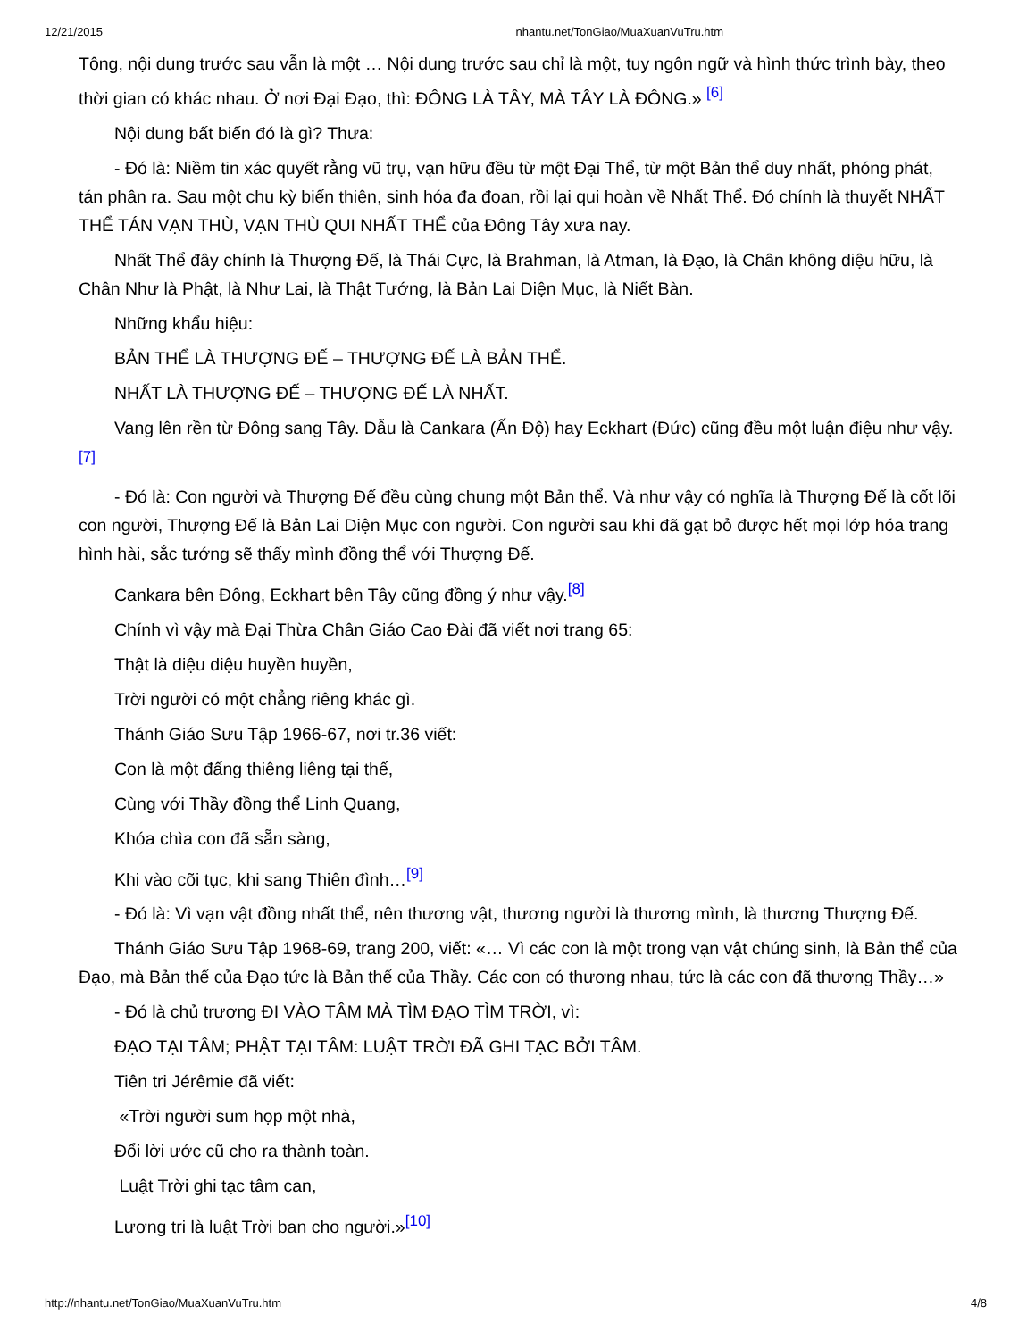12/21/2015 nhantu.net/TonGiao/MuaXuanVuTru.htm
Tông, nội dung trước sau vẫn là một … Nội dung trước sau chỉ là một, tuy ngôn ngữ và hình thức trình bày, theo thời gian có khác nhau. Ở nơi Đại Đạo, thì: ĐÔNG LÀ TÂY, MÀ TÂY LÀ ĐÔNG.» <sup>[6]</sup>
Nội dung bất biến đó là gì? Thưa:
- Đó là: Niềm tin xác quyết rằng vũ trụ, vạn hữu đều từ một Đại Thể, từ một Bản thể duy nhất, phóng phát, tán phân ra. Sau một chu kỳ biến thiên, sinh hóa đa đoan, rồi lại qui hoàn về Nhất Thể. Đó chính là thuyết NHẤT THỂ TÁN VẠN THÙ, VẠN THÙ QUI NHẤT THỂ của Đông Tây xưa nay.
Nhất Thể đây chính là Thượng Đế, là Thái Cực, là Brahman, là Atman, là Đạo, là Chân không diệu hữu, là Chân Như là Phật, là Như Lai, là Thật Tướng, là Bản Lai Diện Mục, là Niết Bàn.
Những khẩu hiệu:
BẢN THỂ LÀ THƯỢNG ĐẾ – THƯỢNG ĐẾ LÀ BẢN THỂ.
NHẤT LÀ THƯỢNG ĐẾ – THƯỢNG ĐẾ LÀ NHẤT.
Vang lên rền từ Đông sang Tây. Dẫu là Cankara (Ấn Độ) hay Eckhart (Đức) cũng đều một luận điệu như vậy. <sup>[7]</sup>
- Đó là: Con người và Thượng Đế đều cùng chung một Bản thể. Và như vậy có nghĩa là Thượng Đế là cốt lõi con người, Thượng Đế là Bản Lai Diện Mục con người. Con người sau khi đã gạt bỏ được hết mọi lớp hóa trang hình hài, sắc tướng sẽ thấy mình đồng thể với Thượng Đế.
Cankara bên Đông, Eckhart bên Tây cũng đồng ý như vậy.<sup>[8]</sup>
Chính vì vậy mà Đại Thừa Chân Giáo Cao Đài đã viết nơi trang 65:
Thật là diệu diệu huyền huyền,
Trời người có một chẳng riêng khác gì.
Thánh Giáo Sưu Tập 1966-67, nơi tr.36 viết:
Con là một đấng thiêng liêng tại thế,
Cùng với Thầy đồng thể Linh Quang,
Khóa chìa con đã sẵn sàng,
Khi vào cõi tục, khi sang Thiên đình…<sup>[9]</sup>
- Đó là: Vì vạn vật đồng nhất thể, nên thương vật, thương người là thương mình, là thương Thượng Đế.
Thánh Giáo Sưu Tập 1968-69, trang 200, viết: «… Vì các con là một trong vạn vật chúng sinh, là Bản thể của Đạo, mà Bản thể của Đạo tức là Bản thể của Thầy. Các con có thương nhau, tức là các con đã thương Thầy…»
- Đó là chủ trương ĐI VÀO TÂM MÀ TÌM ĐẠO TÌM TRỜI, vì:
ĐẠO TẠI TÂM; PHẬT TẠI TÂM: LUẬT TRỜI ĐÃ GHI TẠC BỞI TÂM.
Tiên tri Jérêmie đã viết:
«Trời người sum họp một nhà,
Đổi lời ước cũ cho ra thành toàn.
Luật Trời ghi tạc tâm can,
Lương tri là luật Trời ban cho người.»<sup>[10]</sup>
http://nhantu.net/TonGiao/MuaXuanVuTru.htm 4/8